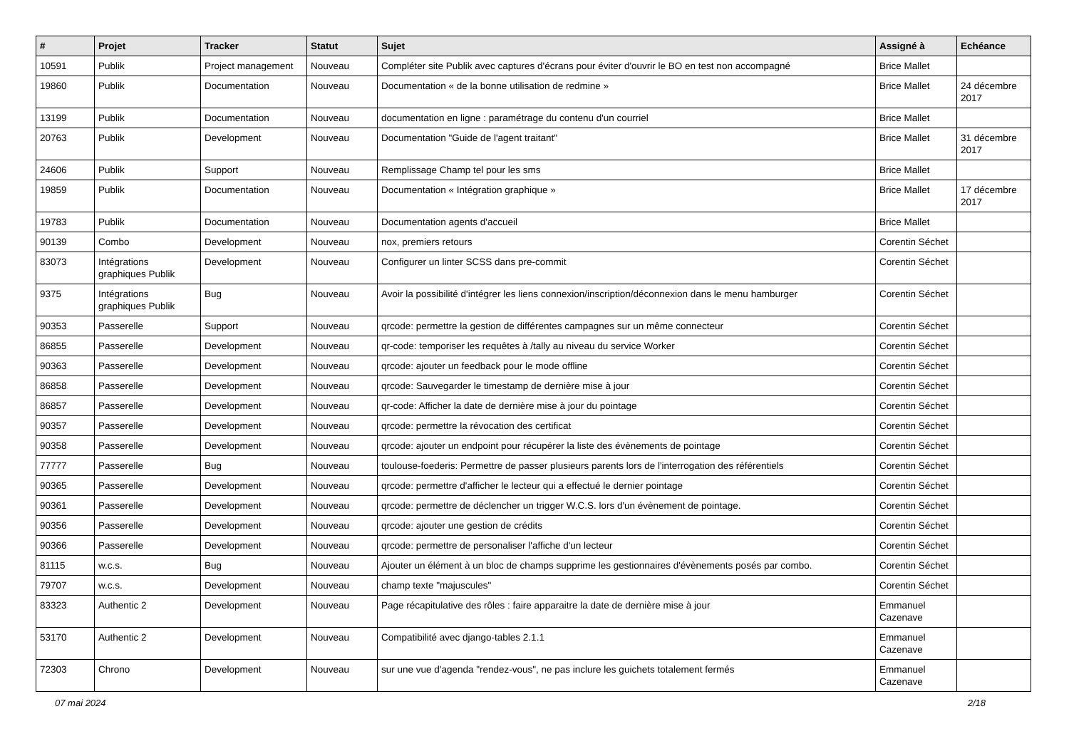| # | Projet | Tracker | Statut | Sujet | Assigné à | Echéance |
| --- | --- | --- | --- | --- | --- | --- |
| 10591 | Publik | Project management | Nouveau | Compléter site Publik avec captures d'écrans pour éviter d'ouvrir le BO en test non accompagné | Brice Mallet | |
| 19860 | Publik | Documentation | Nouveau | Documentation « de la bonne utilisation de redmine » | Brice Mallet | 24 décembre 2017 |
| 13199 | Publik | Documentation | Nouveau | documentation en ligne : paramétrage du contenu d'un courriel | Brice Mallet | |
| 20763 | Publik | Development | Nouveau | Documentation "Guide de l'agent traitant" | Brice Mallet | 31 décembre 2017 |
| 24606 | Publik | Support | Nouveau | Remplissage Champ tel pour les sms | Brice Mallet | |
| 19859 | Publik | Documentation | Nouveau | Documentation « Intégration graphique » | Brice Mallet | 17 décembre 2017 |
| 19783 | Publik | Documentation | Nouveau | Documentation agents d'accueil | Brice Mallet | |
| 90139 | Combo | Development | Nouveau | nox, premiers retours | Corentin Séchet | |
| 83073 | Intégrations graphiques Publik | Development | Nouveau | Configurer un linter SCSS dans pre-commit | Corentin Séchet | |
| 9375 | Intégrations graphiques Publik | Bug | Nouveau | Avoir la possibilité d'intégrer les liens connexion/inscription/déconnexion dans le menu hamburger | Corentin Séchet | |
| 90353 | Passerelle | Support | Nouveau | qrcode: permettre la gestion de différentes campagnes sur un même connecteur | Corentin Séchet | |
| 86855 | Passerelle | Development | Nouveau | qr-code: temporiser les requêtes à /tally au niveau du service Worker | Corentin Séchet | |
| 90363 | Passerelle | Development | Nouveau | qrcode: ajouter un feedback pour le mode offline | Corentin Séchet | |
| 86858 | Passerelle | Development | Nouveau | qrcode: Sauvegarder le timestamp de dernière mise à jour | Corentin Séchet | |
| 86857 | Passerelle | Development | Nouveau | qr-code: Afficher la date de dernière mise à jour du pointage | Corentin Séchet | |
| 90357 | Passerelle | Development | Nouveau | qrcode: permettre la révocation des certificat | Corentin Séchet | |
| 90358 | Passerelle | Development | Nouveau | qrcode: ajouter un endpoint pour récupérer la liste des évènements de pointage | Corentin Séchet | |
| 77777 | Passerelle | Bug | Nouveau | toulouse-foederis: Permettre de passer plusieurs parents lors de l'interrogation des référentiels | Corentin Séchet | |
| 90365 | Passerelle | Development | Nouveau | qrcode: permettre d'afficher le lecteur qui a effectué le dernier pointage | Corentin Séchet | |
| 90361 | Passerelle | Development | Nouveau | qrcode: permettre de déclencher un trigger W.C.S. lors d'un évènement de pointage. | Corentin Séchet | |
| 90356 | Passerelle | Development | Nouveau | qrcode: ajouter une gestion de crédits | Corentin Séchet | |
| 90366 | Passerelle | Development | Nouveau | qrcode: permettre de personaliser l'affiche d'un lecteur | Corentin Séchet | |
| 81115 | w.c.s. | Bug | Nouveau | Ajouter un élément à un bloc de champs supprime les gestionnaires d'évènements posés par combo. | Corentin Séchet | |
| 79707 | w.c.s. | Development | Nouveau | champ texte "majuscules" | Corentin Séchet | |
| 83323 | Authentic 2 | Development | Nouveau | Page récapitulative des rôles : faire apparaitre la date de dernière mise à jour | Emmanuel Cazenave | |
| 53170 | Authentic 2 | Development | Nouveau | Compatibilité avec django-tables 2.1.1 | Emmanuel Cazenave | |
| 72303 | Chrono | Development | Nouveau | sur une vue d'agenda "rendez-vous", ne pas inclure les guichets totalement fermés | Emmanuel Cazenave | |
07 mai 2024 2/18